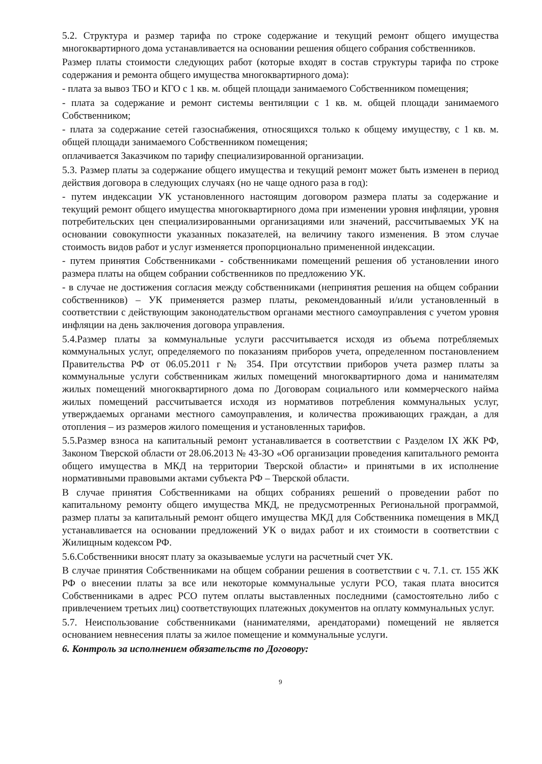5.2. Структура и размер тарифа по строке содержание и текущий ремонт общего имущества многоквартирного дома устанавливается на основании решения общего собрания собственников.
Размер платы стоимости следующих работ (которые входят в состав структуры тарифа по строке содержания и ремонта общего имущества многоквартирного дома):
- плата за вывоз ТБО и КГО с 1 кв. м. общей площади занимаемого Собственником помещения;
- плата за содержание и ремонт системы вентиляции с 1 кв. м. общей площади занимаемого Собственником;
- плата за содержание сетей газоснабжения, относящихся только к общему имуществу, с 1 кв. м. общей площади занимаемого Собственником помещения;
оплачивается Заказчиком по тарифу специализированной организации.
5.3. Размер платы за содержание общего имущества и текущий ремонт может быть изменен в период действия договора в следующих случаях (но не чаще одного раза в год):
- путем индексации УК установленного настоящим договором размера платы за содержание и текущий ремонт общего имущества многоквартирного дома при изменении уровня инфляции, уровня потребительских цен специализированными организациями или значений, рассчитываемых УК на основании совокупности указанных показателей, на величину такого изменения. В этом случае стоимость видов работ и услуг изменяется пропорционально примененной индексации.
- путем принятия Собственниками - собственниками помещений решения об установлении иного размера платы на общем собрании собственников по предложению УК.
- в случае не достижения согласия между собственниками (непринятия решения на общем собрании собственников) – УК применяется размер платы, рекомендованный и/или установленный в соответствии с действующим законодательством органами местного самоуправления с учетом уровня инфляции на день заключения договора управления.
5.4.Размер платы за коммунальные услуги рассчитывается исходя из объема потребляемых коммунальных услуг, определяемого по показаниям приборов учета, определенном постановлением Правительства РФ от 06.05.2011 г № 354. При отсутствии приборов учета размер платы за коммунальные услуги собственникам жилых помещений многоквартирного дома и нанимателям жилых помещений многоквартирного дома по Договорам социального или коммерческого найма жилых помещений рассчитывается исходя из нормативов потребления коммунальных услуг, утверждаемых органами местного самоуправления, и количества проживающих граждан, а для отопления – из размеров жилого помещения и установленных тарифов.
5.5.Размер взноса на капитальный ремонт устанавливается в соответствии с Разделом IX ЖК РФ, Законом Тверской области от 28.06.2013 № 43-ЗО «Об организации проведения капитального ремонта общего имущества в МКД на территории Тверской области» и принятыми в их исполнение нормативными правовыми актами субъекта РФ – Тверской области.
В случае принятия Собственниками на общих собраниях решений о проведении работ по капитальному ремонту общего имущества МКД, не предусмотренных Региональной программой, размер платы за капитальный ремонт общего имущества МКД для Собственника помещения в МКД устанавливается на основании предложений УК о видах работ и их стоимости в соответствии с Жилищным кодексом РФ.
5.6.Собственники вносят плату за оказываемые услуги на расчетный счет УК.
В случае принятия Собственниками на общем собрании решения в соответствии с ч. 7.1. ст. 155 ЖК РФ о внесении платы за все или некоторые коммунальные услуги РСО, такая плата вносится Собственниками в адрес РСО путем оплаты выставленных последними (самостоятельно либо с привлечением третьих лиц) соответствующих платежных документов на оплату коммунальных услуг.
5.7. Неиспользование собственниками (нанимателями, арендаторами) помещений не является основанием невнесения платы за жилое помещение и коммунальные услуги.
6. Контроль за исполнением обязательств по Договору:
9